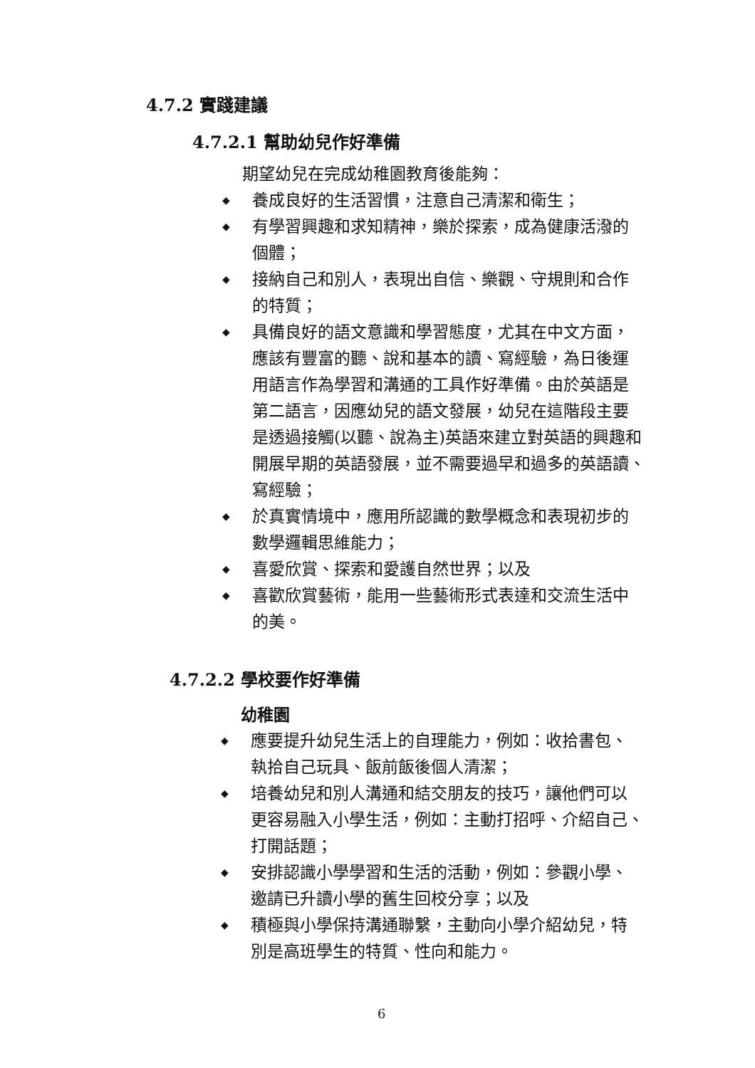4.7.2 實踐建議
4.7.2.1 幫助幼兒作好準備
期望幼兒在完成幼稚園教育後能夠：
◆ 養成良好的生活習慣，注意自己清潔和衛生；
◆ 有學習興趣和求知精神，樂於探索，成為健康活潑的
個體；
◆ 接納自己和別人，表現出自信、樂觀、守規則和合作
的特質；
◆ 具備良好的語文意識和學習態度，尤其在中文方面，
應該有豐富的聽、說和基本的讀、寫經驗，為日後運
用語言作為學習和溝通的工具作好準備。由於英語是
第二語言，因應幼兒的語文發展，幼兒在這階段主要
是透過接觸(以聽、說為主)英語來建立對英語的興趣和
開展早期的英語發展，並不需要過早和過多的英語讀、
寫經驗；
◆ 於真實情境中，應用所認識的數學概念和表現初步的
數學邏輯思維能力；
◆ 喜愛欣賞、探索和愛護自然世界；以及
◆ 喜歡欣賞藝術，能用一些藝術形式表達和交流生活中
的美。
4.7.2.2 學校要作好準備
幼稚園
◆ 應要提升幼兒生活上的自理能力，例如：收拾書包、
執拾自己玩具、飯前飯後個人清潔；
◆ 培養幼兒和別人溝通和結交朋友的技巧，讓他們可以
更容易融入小學生活，例如：主動打招呼、介紹自己、
打開話題；
◆ 安排認識小學學習和生活的活動，例如：參觀小學、
邀請已升讀小學的舊生回校分享；以及
◆ 積極與小學保持溝通聯繫，主動向小學介紹幼兒，特
別是高班學生的特質、性向和能力。
6